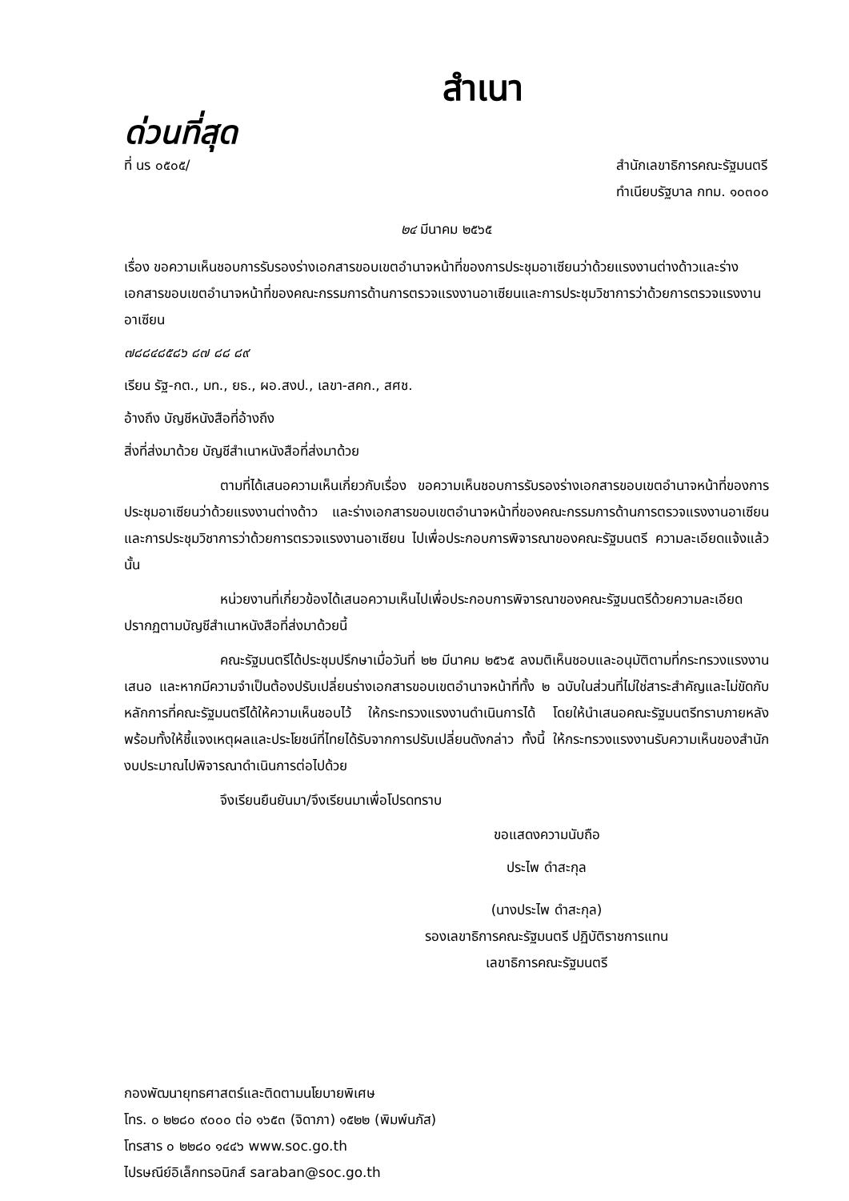สำเนา
ด่วนที่สุด
ที่ นร ๐๕๐๕/ สำนักเลขาธิการคณะรัฐมนตรี
ทำเนียบรัฐบาล กทม. ๑๐๓๐๐
๒๔ มีนาคม ๒๕๖๕
เรื่อง ขอความเห็นชอบการรับรองร่างเอกสารขอบเขตอำนาจหน้าที่ของการประชุมอาเซียนว่าด้วยแรงงานต่างด้าวและร่างเอกสารขอบเขตอำนาจหน้าที่ของคณะกรรมการด้านการตรวจแรงงานอาเซียนและการประชุมวิชาการว่าด้วยการตรวจแรงงานอาเซียน
๗๘๘๔๘๕๘๖ ๘๗ ๘๘ ๘๙
เรียน รัฐ-กต., มท., ยธ., ผอ.สงป., เลขา-สคก., สศช.
อ้างถึง บัญชีหนังสือที่อ้างถึง
สิ่งที่ส่งมาด้วย บัญชีสำเนาหนังสือที่ส่งมาด้วย
ตามที่ได้เสนอความเห็นเกี่ยวกับเรื่อง ขอความเห็นชอบการรับรองร่างเอกสารขอบเขตอำนาจหน้าที่ของการประชุมอาเซียนว่าด้วยแรงงานต่างด้าว และร่างเอกสารขอบเขตอำนาจหน้าที่ของคณะกรรมการด้านการตรวจแรงงานอาเซียนและการประชุมวิชาการว่าด้วยการตรวจแรงงานอาเซียน ไปเพื่อประกอบการพิจารณาของคณะรัฐมนตรี ความละเอียดแจ้งแล้ว นั้น
หน่วยงานที่เกี่ยวข้องได้เสนอความเห็นไปเพื่อประกอบการพิจารณาของคณะรัฐมนตรีด้วยความละเอียดปรากฏตามบัญชีสำเนาหนังสือที่ส่งมาด้วยนี้
คณะรัฐมนตรีได้ประชุมปรึกษาเมื่อวันที่ ๒๒ มีนาคม ๒๕๖๕ ลงมติเห็นชอบและอนุมัติตามที่กระทรวงแรงงานเสนอ และหากมีความจำเป็นต้องปรับเปลี่ยนร่างเอกสารขอบเขตอำนาจหน้าที่ทั้ง ๒ ฉบับในส่วนที่ไม่ใช่สาระสำคัญและไม่ขัดกับหลักการที่คณะรัฐมนตรีได้ให้ความเห็นชอบไว้ ให้กระทรวงแรงงานดำเนินการได้ โดยให้นำเสนอคณะรัฐมนตรีทราบภายหลัง พร้อมทั้งให้ชี้แจงเหตุผลและประโยชน์ที่ไทยได้รับจากการปรับเปลี่ยนดังกล่าว ทั้งนี้ ให้กระทรวงแรงงานรับความเห็นของสำนักงบประมาณไปพิจารณาดำเนินการต่อไปด้วย
จึงเรียนยืนยันมา/จึงเรียนมาเพื่อโปรดทราบ
ขอแสดงความนับถือ
ประไพ ดำสะกุล
(นางประไพ ดำสะกุล)
รองเลขาธิการคณะรัฐมนตรี ปฏิบัติราชการแทน
เลขาธิการคณะรัฐมนตรี
กองพัฒนายุทธศาสตร์และติดตามนโยบายพิเศษ
โทร. ๐ ๒๒๘๐ ๙๐๐๐ ต่อ ๑๖๕๓ (จิดาภา) ๑๕๒๒ (พิมพ์นภัส)
โทรสาร ๐ ๒๒๘๐ ๑๔๔๖ www.soc.go.th
ไปรษณีย์อิเล็กทรอนิกส์ saraban@soc.go.th